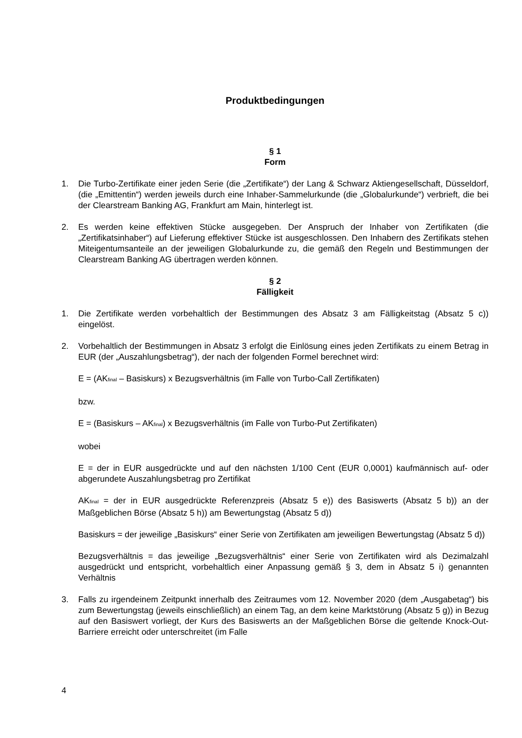Produktbedingungen
§ 1
Form
1. Die Turbo-Zertifikate einer jeden Serie (die „Zertifikate“) der Lang & Schwarz Aktiengesellschaft, Düsseldorf, (die „Emittentin“) werden jeweils durch eine Inhaber-Sammelurkunde (die „Globalurkunde“) verbrieft, die bei der Clearstream Banking AG, Frankfurt am Main, hinterlegt ist.
2. Es werden keine effektiven Stücke ausgegeben. Der Anspruch der Inhaber von Zertifikaten (die „Zertifikatsinhaber“) auf Lieferung effektiver Stücke ist ausgeschlossen. Den Inhabern des Zertifikats stehen Miteigentumsanteile an der jeweiligen Globalurkunde zu, die gemäß den Regeln und Bestimmungen der Clearstream Banking AG übertragen werden können.
§ 2
Fälligkeit
1. Die Zertifikate werden vorbehaltlich der Bestimmungen des Absatz 3 am Fälligkeitstag (Absatz 5 c)) eingelöst.
2. Vorbehaltlich der Bestimmungen in Absatz 3 erfolgt die Einlösung eines jeden Zertifikats zu einem Betrag in EUR (der „Auszahlungsbetrag“), der nach der folgenden Formel berechnet wird:
E = (AK<sub>final</sub> – Basiskurs) x Bezugsverhältnis (im Falle von Turbo-Call Zertifikaten)
bzw.
E = (Basiskurs – AK<sub>final</sub>) x Bezugsverhältnis (im Falle von Turbo-Put Zertifikaten)
wobei
E = der in EUR ausgedrückte und auf den nächsten 1/100 Cent (EUR 0,0001) kaufmännisch auf- oder abgerundete Auszahlungsbetrag pro Zertifikat
AK<sub>final</sub> = der in EUR ausgedrückte Referenzpreis (Absatz 5 e)) des Basiswerts (Absatz 5 b)) an der Maßgeblichen Börse (Absatz 5 h)) am Bewertungstag (Absatz 5 d))
Basiskurs = der jeweilige „Basiskurs“ einer Serie von Zertifikaten am jeweiligen Bewertungstag (Absatz 5 d))
Bezugsverhältnis = das jeweilige „Bezugsverhältnis“ einer Serie von Zertifikaten wird als Dezimalzahl ausgedrückt und entspricht, vorbehaltlich einer Anpassung gemäß § 3, dem in Absatz 5 i) genannten Verhältnis
3. Falls zu irgendeinem Zeitpunkt innerhalb des Zeitraumes vom 12. November 2020 (dem „Ausgabetag“) bis zum Bewertungstag (jeweils einschließlich) an einem Tag, an dem keine Marktstörung (Absatz 5 g)) in Bezug auf den Basiswert vorliegt, der Kurs des Basiswerts an der Maßgeblichen Börse die geltende Knock-Out-Barriere erreicht oder unterschreitet (im Falle
4